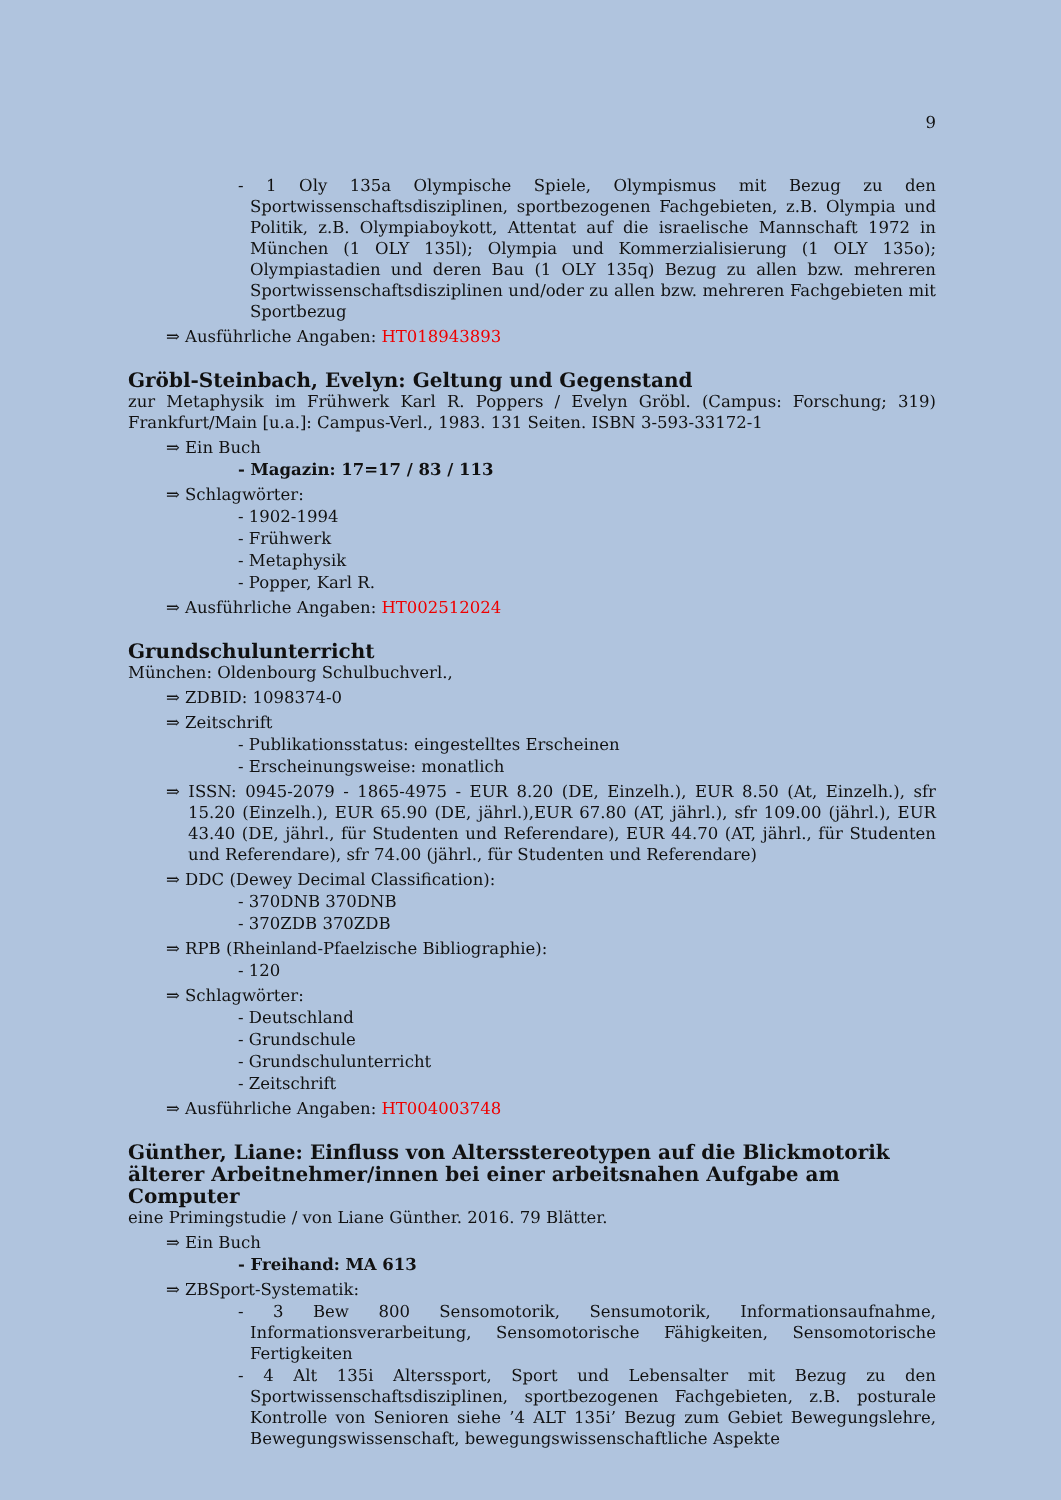9
- 1 Oly 135a Olympische Spiele, Olympismus mit Bezug zu den Sportwissenschaftsdisziplinen, sportbezogenen Fachgebieten, z.B. Olympia und Politik, z.B. Olympiaboykott, Attentat auf die israelische Mannschaft 1972 in München (1 OLY 135l); Olympia und Kommerzialisierung (1 OLY 135o); Olympiastadien und deren Bau (1 OLY 135q) Bezug zu allen bzw. mehreren Sportwissenschaftsdisziplinen und/oder zu allen bzw. mehreren Fachgebieten mit Sportbezug
⇒ Ausführliche Angaben: HT018943893
Gröbl-Steinbach, Evelyn: Geltung und Gegenstand
zur Metaphysik im Frühwerk Karl R. Poppers / Evelyn Gröbl. (Campus: Forschung; 319) Frankfurt/Main [u.a.]: Campus-Verl., 1983. 131 Seiten. ISBN 3-593-33172-1
⇒ Ein Buch
- Magazin: 17=17 / 83 / 113
⇒ Schlagwörter:
- 1902-1994
- Frühwerk
- Metaphysik
- Popper, Karl R.
⇒ Ausführliche Angaben: HT002512024
Grundschulunterricht
München: Oldenbourg Schulbuchverl.,
⇒ ZDBID: 1098374-0
⇒ Zeitschrift
- Publikationsstatus: eingestelltes Erscheinen
- Erscheinungsweise: monatlich
⇒ ISSN: 0945-2079 - 1865-4975 - EUR 8.20 (DE, Einzelh.), EUR 8.50 (At, Einzelh.), sfr 15.20 (Einzelh.), EUR 65.90 (DE, jährl.),EUR 67.80 (AT, jährl.), sfr 109.00 (jährl.), EUR 43.40 (DE, jährl., für Studenten und Referendare), EUR 44.70 (AT, jährl., für Studenten und Referendare), sfr 74.00 (jährl., für Studenten und Referendare)
⇒ DDC (Dewey Decimal Classification):
- 370DNB 370DNB
- 370ZDB 370ZDB
⇒ RPB (Rheinland-Pfaelzische Bibliographie):
- 120
⇒ Schlagwörter:
- Deutschland
- Grundschule
- Grundschulunterricht
- Zeitschrift
⇒ Ausführliche Angaben: HT004003748
Günther, Liane: Einfluss von Altersstereotypen auf die Blickmotorik älterer Arbeitnehmer/innen bei einer arbeitsnahen Aufgabe am Computer
eine Primingstudie / von Liane Günther. 2016. 79 Blätter.
⇒ Ein Buch
- Freihand: MA 613
⇒ ZBSport-Systematik:
- 3 Bew 800 Sensomotorik, Sensumotorik, Informationsaufnahme, Informationsverarbeitung, Sensomotorische Fähigkeiten, Sensomotorische Fertigkeiten
- 4 Alt 135i Alterssport, Sport und Lebensalter mit Bezug zu den Sportwissenschaftsdisziplinen, sportbezogenen Fachgebieten, z.B. posturale Kontrolle von Senioren siehe ’4 ALT 135i’ Bezug zum Gebiet Bewegungslehre, Bewegungswissenschaft, bewegungswissenschaftliche Aspekte